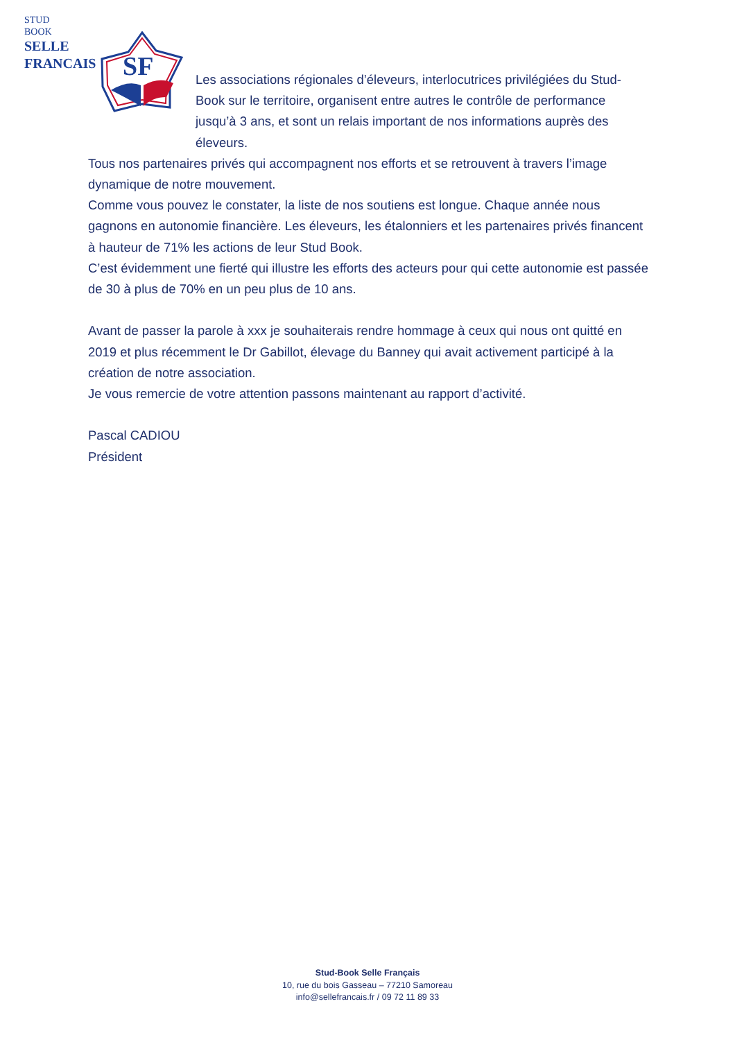STUD
BOOK
SELLE
FRANCAIS
SF
Les associations régionales d’éleveurs, interlocutrices privilégiées du Stud-Book sur le territoire, organisent entre autres le contrôle de performance jusqu’à 3 ans, et sont un relais important de nos informations auprès des éleveurs.
Tous nos partenaires privés qui accompagnent nos efforts et se retrouvent à travers l’image dynamique de notre mouvement.
Comme vous pouvez le constater, la liste de nos soutiens est longue. Chaque année nous gagnons en autonomie financière. Les éleveurs, les étalonniers et les partenaires privés financent à hauteur de 71% les actions de leur Stud Book.
C’est évidemment une fierté qui illustre les efforts des acteurs pour qui cette autonomie est passée de 30 à plus de 70% en un peu plus de 10 ans.
Avant de passer la parole à xxx je souhaiterais rendre hommage à ceux qui nous ont quitté en 2019 et plus récemment le Dr Gabillot, élevage du Banney qui avait activement participé à la création de notre association.
Je vous remercie de votre attention passons maintenant au rapport d’activité.
Pascal CADIOU
Président
Stud-Book Selle Français
10, rue du bois Gasseau – 77210 Samoreau
info@sellefrancais.fr / 09 72 11 89 33